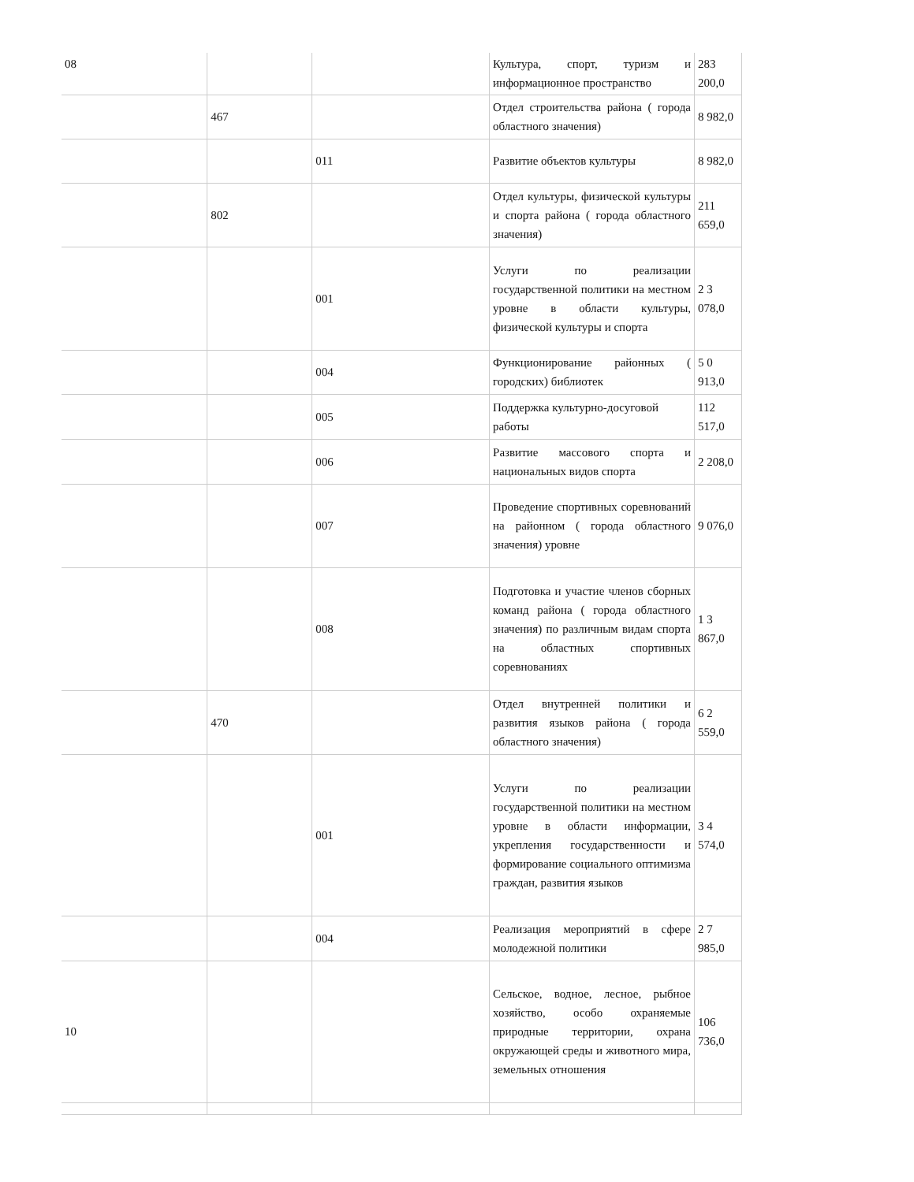| 08 | | | Культура, спорт, туризм и информационное пространство | 283 200,0 |
| | 467 | | Отдел строительства района ( города областного значения) | 8 982,0 |
| | | 011 | Развитие объектов культуры | 8 982,0 |
| | 802 | | Отдел культуры, физической культуры и спорта района ( города областного значения) | 211 659,0 |
| | | 001 | Услуги по реализации государственной политики на местном уровне в области культуры, физической культуры и спорта | 2 3 078,0 |
| | | 004 | Функционирование районных ( городских) библиотек | 5 0 913,0 |
| | | 005 | Поддержка культурно-досуговой работы | 112 517,0 |
| | | 006 | Развитие массового спорта и национальных видов спорта | 2 208,0 |
| | | 007 | Проведение спортивных соревнований на районном ( города областного значения) уровне | 9 076,0 |
| | | 008 | Подготовка и участие членов сборных команд района ( города областного значения) по различным видам спорта на областных спортивных соревнованиях | 1 3 867,0 |
| | 470 | | Отдел внутренней политики и развития языков района ( города областного значения) | 6 2 559,0 |
| | | 001 | Услуги по реализации государственной политики на местном уровне в области информации, укрепления государственности и формирование социального оптимизма граждан, развития языков | 3 4 574,0 |
| | | 004 | Реализация мероприятий в сфере молодежной политики | 2 7 985,0 |
| 10 | | | Сельское, водное, лесное, рыбное хозяйство, особо охраняемые природные территории, охрана окружающей среды и животного мира, земельных отношения | 106 736,0 |